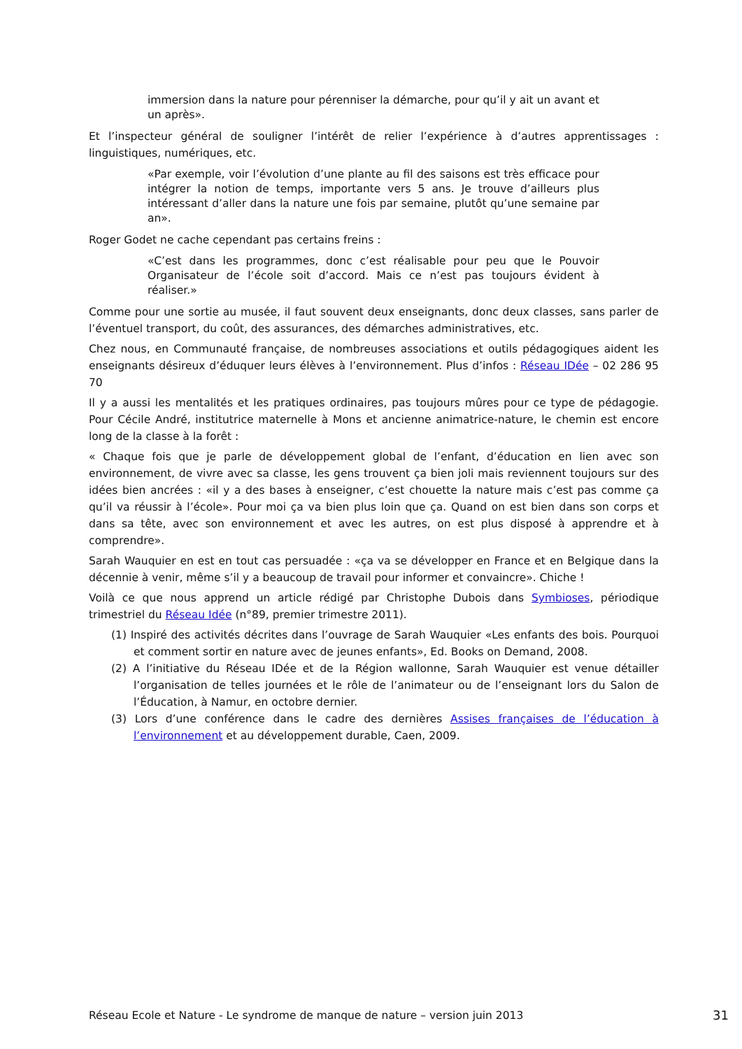immersion dans la nature pour pérenniser la démarche, pour qu’il y ait un avant et un après».
Et l’inspecteur général de souligner l’intérêt de relier l’expérience à d’autres apprentissages : linguistiques, numériques, etc.
«Par exemple, voir l’évolution d’une plante au fil des saisons est très efficace pour intégrer la notion de temps, importante vers 5 ans. Je trouve d’ailleurs plus intéressant d’aller dans la nature une fois par semaine, plutôt qu’une semaine par an».
Roger Godet ne cache cependant pas certains freins :
«C’est dans les programmes, donc c’est réalisable pour peu que le Pouvoir Organisateur de l’école soit d’accord. Mais ce n’est pas toujours évident à réaliser.»
Comme pour une sortie au musée, il faut souvent deux enseignants, donc deux classes, sans parler de l’éventuel transport, du coût, des assurances, des démarches administratives, etc.
Chez nous, en Communauté française, de nombreuses associations et outils pédagogiques aident les enseignants désireux d’éduquer leurs élèves à l’environnement. Plus d’infos : Réseau IDée – 02 286 95 70
Il y a aussi les mentalités et les pratiques ordinaires, pas toujours mûres pour ce type de pédagogie. Pour Cécile André, institutrice maternelle à Mons et ancienne animatrice-nature, le chemin est encore long de la classe à la forêt :
« Chaque fois que je parle de développement global de l’enfant, d’éducation en lien avec son environnement, de vivre avec sa classe, les gens trouvent ça bien joli mais reviennent toujours sur des idées bien ancrées : «il y a des bases à enseigner, c’est chouette la nature mais c’est pas comme ça qu’il va réussir à l’école». Pour moi ça va bien plus loin que ça. Quand on est bien dans son corps et dans sa tête, avec son environnement et avec les autres, on est plus disposé à apprendre et à comprendre».
Sarah Wauquier en est en tout cas persuadée : «ça va se développer en France et en Belgique dans la décennie à venir, même s’il y a beaucoup de travail pour informer et convaincre». Chiche !
Voilà ce que nous apprend un article rédigé par Christophe Dubois dans Symbioses, périodique trimestriel du Réseau Idée (n°89, premier trimestre 2011).
(1) Inspiré des activités décrites dans l’ouvrage de Sarah Wauquier «Les enfants des bois. Pourquoi et comment sortir en nature avec de jeunes enfants», Ed. Books on Demand, 2008.
(2) A l’initiative du Réseau IDée et de la Région wallonne, Sarah Wauquier est venue détailler l’organisation de telles journées et le rôle de l’animateur ou de l’enseignant lors du Salon de l’Éducation, à Namur, en octobre dernier.
(3) Lors d’une conférence dans le cadre des dernières Assises françaises de l’éducation à l’environnement et au développement durable, Caen, 2009.
Réseau Ecole et Nature - Le syndrome de manque de nature – version juin 2013 31